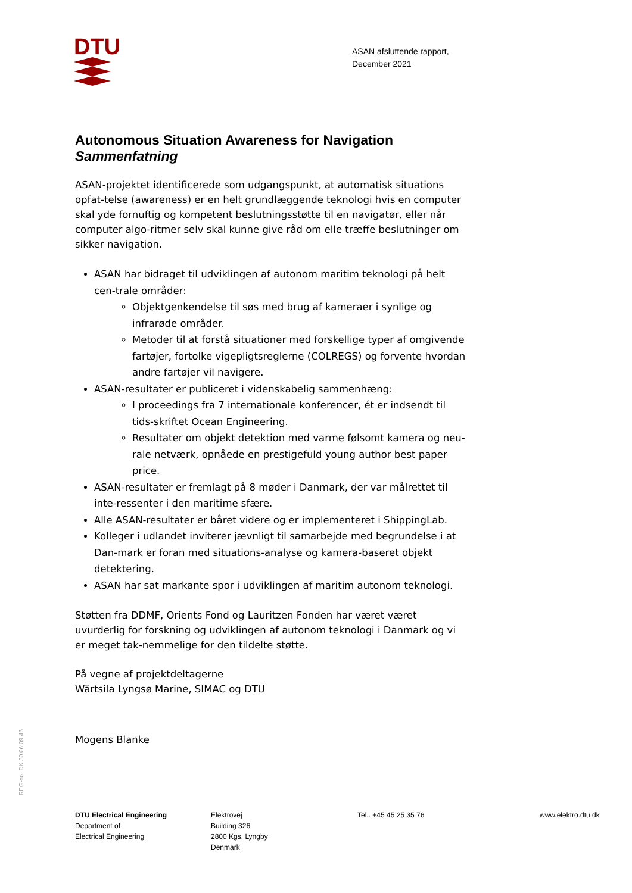DTU
ASAN afsluttende rapport,
December 2021
Autonomous Situation Awareness for Navigation
Sammenfatning
ASAN-projektet identificerede som udgangspunkt, at automatisk situations opfat-telse (awareness) er en helt grundlæggende teknologi hvis en computer skal yde fornuftig og kompetent beslutningsstøtte til en navigatør, eller når computer algo-ritmer selv skal kunne give råd om elle træffe beslutninger om sikker navigation.
ASAN har bidraget til udviklingen af autonom maritim teknologi på helt cen-trale områder:
Objektgenkendelse til søs med brug af kameraer i synlige og infrarøde områder.
Metoder til at forstå situationer med forskellige typer af omgivende fartøjer, fortolke vigepligtsreglerne (COLREGS) og forvente hvordan andre fartøjer vil navigere.
ASAN-resultater er publiceret i videnskabelig sammenhæng:
I proceedings fra 7 internationale konferencer, ét er indsendt til tids-skriftet Ocean Engineering.
Resultater om objekt detektion med varme følsomt kamera og neu-rale netværk, opnåede en prestigefuld young author best paper price.
ASAN-resultater er fremlagt på 8 møder i Danmark, der var målrettet til inte-ressenter i den maritime sfære.
Alle ASAN-resultater er båret videre og er implementeret i ShippingLab.
Kolleger i udlandet inviterer jævnligt til samarbejde med begrundelse i at Dan-mark er foran med situations-analyse og kamera-baseret objekt detektering.
ASAN har sat markante spor i udviklingen af maritim autonom teknologi.
Støtten fra DDMF, Orients Fond og Lauritzen Fonden har været været uvurderlig for forskning og udviklingen af autonom teknologi i Danmark og vi er meget tak-nemmelige for den tildelte støtte.
På vegne af projektdeltagerne
Wärtsila Lyngsø Marine, SIMAC og DTU
Mogens Blanke
REG-no. DK 30 06 09 46
DTU Electrical Engineering
Department of
Electrical Engineering
Elektrovej
Building 326
2800 Kgs. Lyngby
Denmark
Tel.. +45 45 25 35 76 www.elektro.dtu.dk